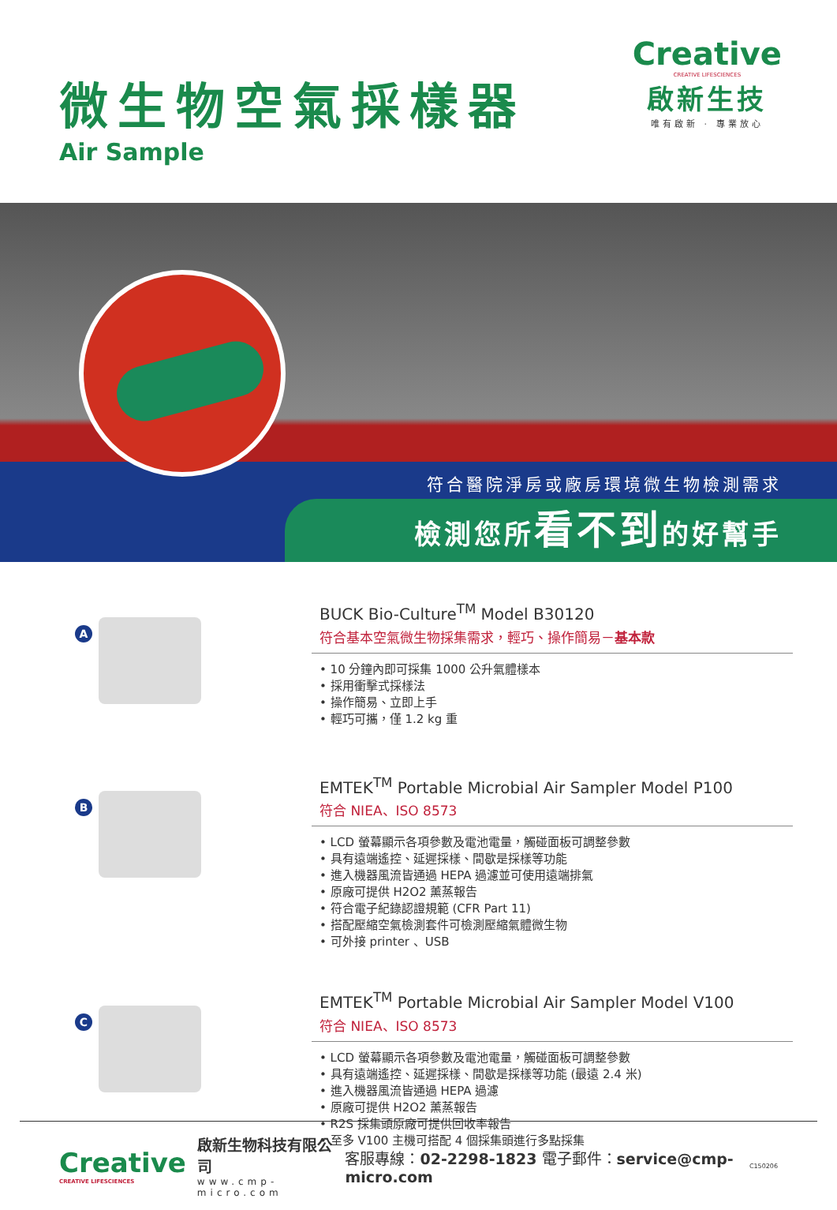微生物空氣採樣器
Air Sample
Creative
CREATIVE LIFESCIENCES
啟新生技
唯有啟新 · 專業放心
符合醫院淨房或廠房環境微生物檢測需求
檢測您所看不到的好幫手
A
BUCK Bio-Culture<sup>TM</sup> Model B30120
符合基本空氣微生物採集需求，輕巧、操作簡易－基本款
• 10 分鐘內即可採集 1000 公升氣體樣本
• 採用衝擊式採樣法
• 操作簡易、立即上手
• 輕巧可攜，僅 1.2 kg 重
B
EMTEK<sup>TM</sup> Portable Microbial Air Sampler Model P100
符合 NIEA、ISO 8573
• LCD 螢幕顯示各項參數及電池電量，觸碰面板可調整參數
• 具有遠端遙控、延遲採樣、間歇是採樣等功能
• 進入機器風流皆通過 HEPA 過濾並可使用遠端排氣
• 原廠可提供 H2O2 薰蒸報告
• 符合電子紀錄認證規範 (CFR Part 11)
• 搭配壓縮空氣檢測套件可檢測壓縮氣體微生物
• 可外接 printer 、USB
C
EMTEK<sup>TM</sup> Portable Microbial Air Sampler Model V100
符合 NIEA、ISO 8573
• LCD 螢幕顯示各項參數及電池電量，觸碰面板可調整參數
• 具有遠端遙控、延遲採樣、間歇是採樣等功能 (最遠 2.4 米)
• 進入機器風流皆通過 HEPA 過濾
• 原廠可提供 H2O2 薰蒸報告
• R2S 採集頭原廠可提供回收率報告
• 至多 V100 主機可搭配 4 個採集頭進行多點採集
Creative
CREATIVE LIFESCIENCES
啟新生物科技有限公司
www.cmp-micro.com
客服專線：02-2298-1823 電子郵件：service@cmp-micro.com
C150206